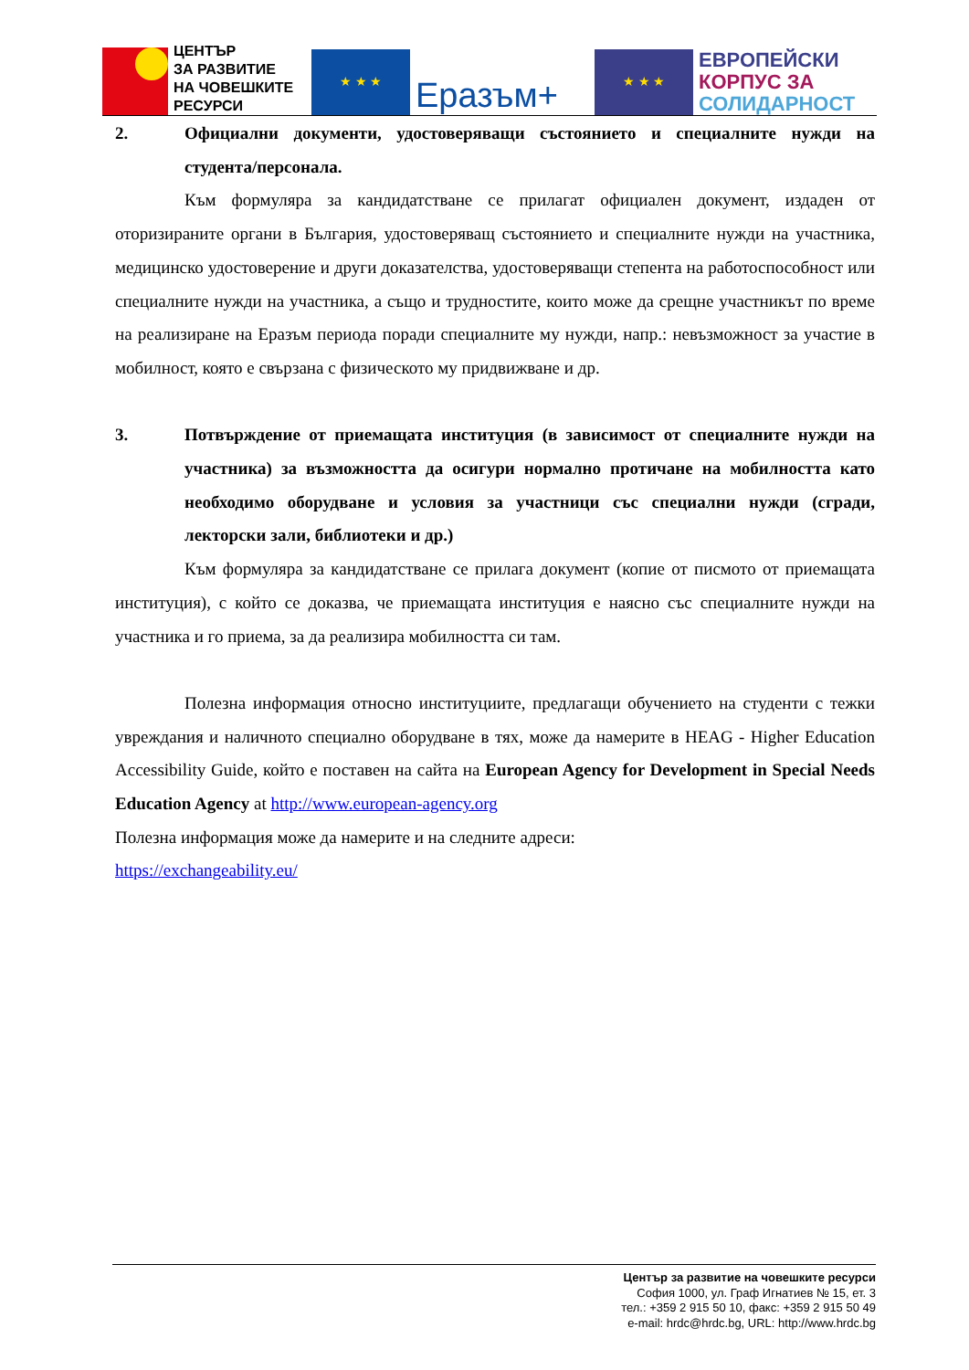ЦЕНТЪР
ЗА РАЗВИТИЕ
НА ЧОВЕШКИТЕ
РЕСУРСИ
★ ★ ★
Еразъм+
★ ★ ★
ЕВРОПЕЙСКИ
КОРПУС ЗА
СОЛИДАРНОСТ
2. Официални документи, удостоверяващи състоянието и специалните нужди на студента/персонала.
Към формуляра за кандидатстване се прилагат официален документ, издаден от оторизираните органи в България, удостоверяващ състоянието и специалните нужди на участника, медицинско удостоверение и други доказателства, удостоверяващи степента на работоспособност или специалните нужди на участника, а също и трудностите, които може да срещне участникът по време на реализиране на Еразъм периода поради специалните му нужди, напр.: невъзможност за участие в мобилност, която е свързана с физическото му придвижване и др.
3. Потвърждение от приемащата институция (в зависимост от специалните нужди на участника) за възможността да осигури нормално протичане на мобилността като необходимо оборудване и условия за участници със специални нужди (сгради, лекторски зали, библиотеки и др.)
Към формуляра за кандидатстване се прилага документ (копие от писмото от приемащата институция), с който се доказва, че приемащата институция е наясно със специалните нужди на участника и го приема, за да реализира мобилността си там.
Полезна информация относно институциите, предлагащи обучението на студенти с тежки увреждания и наличното специално оборудване в тях, може да намерите в HEAG - Higher Education Accessibility Guide, който е поставен на сайта на European Agency for Development in Special Needs Education Agency at http://www.european-agency.org
Полезна информация може да намерите и на следните адреси:
https://exchangeability.eu/
Център за развитие на човешките ресурси
София 1000, ул. Граф Игнатиев № 15, ет. 3
тел.: +359 2 915 50 10, факс: +359 2 915 50 49
e-mail: hrdc@hrdc.bg, URL: http://www.hrdc.bg